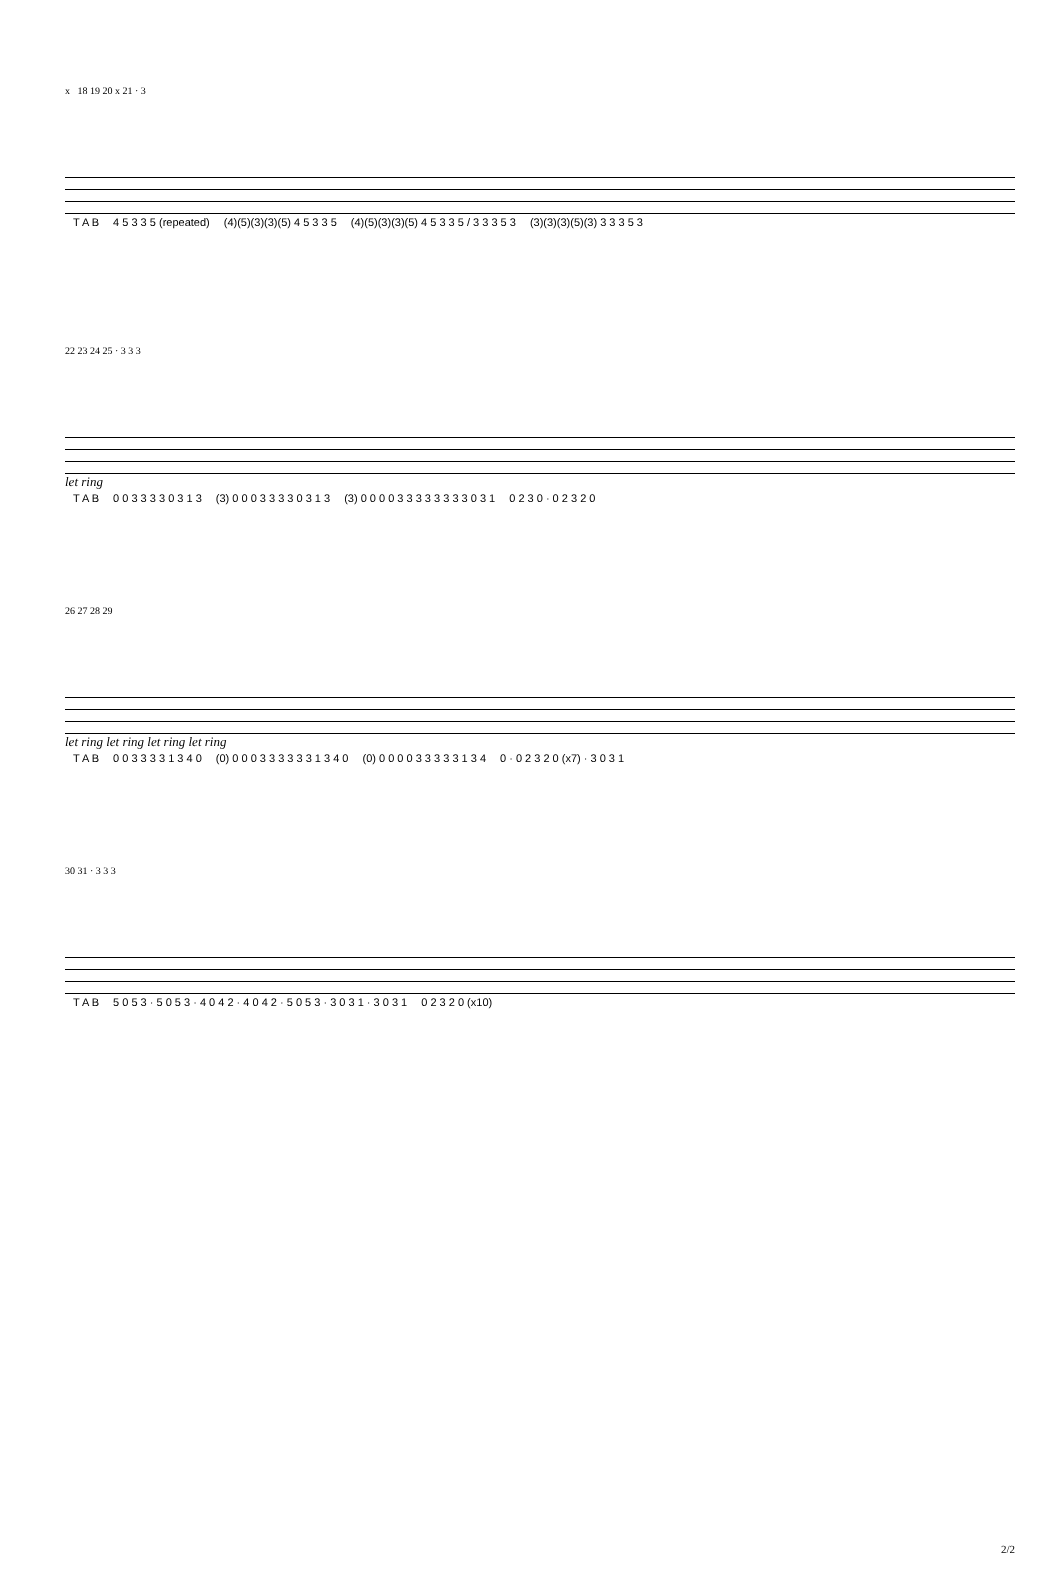x 18 19 20 x 21 · 3
| T A B | 4 5 3 3 5 (repeated) | (4)(5)(3)(3)(5) 4 5 3 3 5 | (4)(5)(3)(3)(5) 4 5 3 3 5 / 3 3 3 5 3 | (3)(3)(3)(5)(3) 3 3 3 5 3 |
22 23 24 25 · 3 3 3
let ring
| T A B | 0 0 3 3 3 3 0 3 1 3 | (3) 0 0 0 3 3 3 3 0 3 1 3 | (3) 0 0 0 0 3 3 3 3 3 3 3 3 0 3 1 | 0 2 3 0 · 0 2 3 2 0 |
26 27 28 29
let ring let ring let ring let ring
| T A B | 0 0 3 3 3 3 1 3 4 0 | (0) 0 0 0 3 3 3 3 3 3 1 3 4 0 | (0) 0 0 0 0 3 3 3 3 3 1 3 4 | 0 · 0 2 3 2 0 (x7) · 3 0 3 1 |
30 31 · 3 3 3
| T A B | 5 0 5 3 · 5 0 5 3 · 4 0 4 2 · 4 0 4 2 · 5 0 5 3 · 3 0 3 1 · 3 0 3 1 | 0 2 3 2 0 (x10) |
2/2